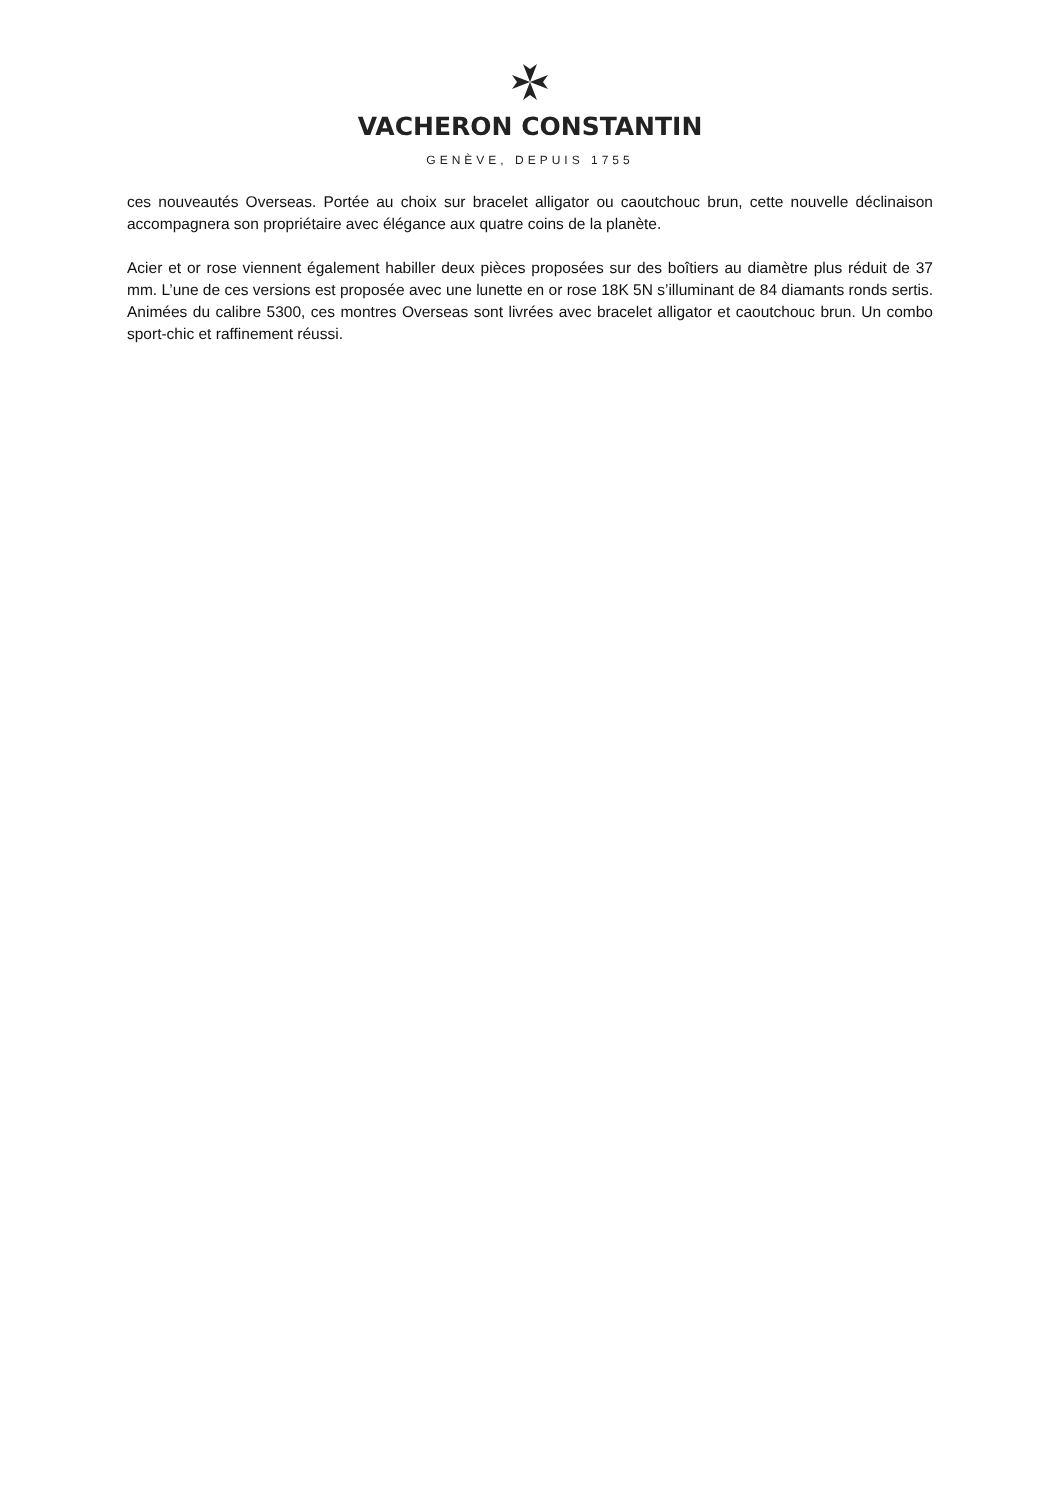VACHERON CONSTANTIN
GENÈVE, DEPUIS 1755
ces nouveautés Overseas. Portée au choix sur bracelet alligator ou caoutchouc brun, cette nouvelle déclinaison accompagnera son propriétaire avec élégance aux quatre coins de la planète.
Acier et or rose viennent également habiller deux pièces proposées sur des boîtiers au diamètre plus réduit de 37 mm. L’une de ces versions est proposée avec une lunette en or rose 18K 5N s’illuminant de 84 diamants ronds sertis. Animées du calibre 5300, ces montres Overseas sont livrées avec bracelet alligator et caoutchouc brun. Un combo sport-chic et raffinement réussi.